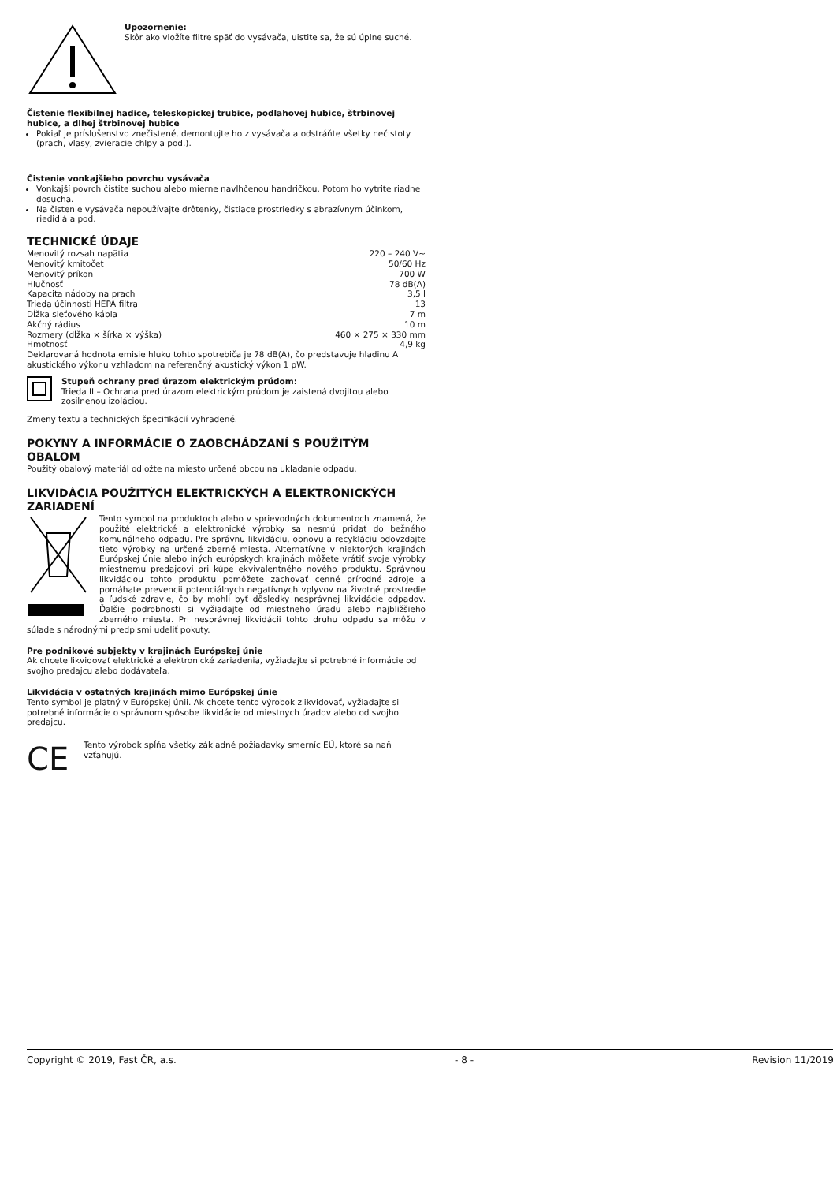Upozornenie:
Skôr ako vložíte filtre späť do vysávača, uistite sa, že sú úplne suché.
Čistenie flexibilnej hadice, teleskopickej trubice, podlahovej hubice, štrbinovej hubice, a dlhej štrbinovej hubice
Pokiaľ je príslušenstvo znečistené, demontujte ho z vysávača a odstráňte všetky nečistoty (prach, vlasy, zvieracie chlpy a pod.).
Čistenie vonkajšieho povrchu vysávača
Vonkajší povrch čistite suchou alebo mierne navlhčenou handričkou. Potom ho vytrite riadne dosucha.
Na čistenie vysávača nepoužívajte drôtenky, čistiace prostriedky s abrazívnym účinkom, riedidlá a pod.
TECHNICKÉ ÚDAJE
Menovitý rozsah napätia 220 – 240 V~
Menovitý kmitočet 50/60 Hz
Menovitý príkon 700 W
Hlučnosť 78 dB(A)
Kapacita nádoby na prach 3,5 l
Trieda účinnosti HEPA filtra 13
Dĺžka sieťového kábla 7 m
Akčný rádius 10 m
Rozmery (dĺžka × šírka × výška) 460 × 275 × 330 mm
Hmotnosť 4,9 kg
Deklarovaná hodnota emisie hluku tohto spotrebiča je 78 dB(A), čo predstavuje hladinu A akustického výkonu vzhľadom na referenčný akustický výkon 1 pW.
Stupeň ochrany pred úrazom elektrickým prúdom:
Trieda II – Ochrana pred úrazom elektrickým prúdom je zaistená dvojitou alebo zosilnenou izoláciou.
Zmeny textu a technických špecifikácií vyhradené.
POKYNY A INFORMÁCIE O ZAOBCHÁDZANÍ S POUŽITÝM OBALOM
Použitý obalový materiál odložte na miesto určené obcou na ukladanie odpadu.
LIKVIDÁCIA POUŽITÝCH ELEKTRICKÝCH A ELEKTRONICKÝCH ZARIADENÍ
Tento symbol na produktoch alebo v sprievodných dokumentoch znamená, že použité elektrické a elektronické výrobky sa nesmú pridať do bežného komunálneho odpadu. Pre správnu likvidáciu, obnovu a recykláciu odovzdajte tieto výrobky na určené zberné miesta. Alternatívne v niektorých krajinách Európskej únie alebo iných európskych krajinách môžete vrátiť svoje výrobky miestnemu predajcovi pri kúpe ekvivalentného nového produktu. Správnou likvidáciou tohto produktu pomôžete zachovať cenné prírodné zdroje a pomáhate prevencii potenciálnych negatívnych vplyvov na životné prostredie a ľudské zdravie, čo by mohli byť dôsledky nesprávnej likvidácie odpadov. Ďalšie podrobnosti si vyžiadajte od miestneho úradu alebo najbližšieho zberného miesta. Pri nesprávnej likvidácii tohto druhu odpadu sa môžu v súlade s národnými predpismi udeliť pokuty.
Pre podnikové subjekty v krajinách Európskej únie
Ak chcete likvidovať elektrické a elektronické zariadenia, vyžiadajte si potrebné informácie od svojho predajcu alebo dodávateľa.
Likvidácia v ostatných krajinách mimo Európskej únie
Tento symbol je platný v Európskej únii. Ak chcete tento výrobok zlikvidovať, vyžiadajte si potrebné informácie o správnom spôsobe likvidácie od miestnych úradov alebo od svojho predajcu.
CE
Tento výrobok spĺňa všetky základné požiadavky smerníc EÚ, ktoré sa naň vzťahujú.
Copyright © 2019, Fast ČR, a.s. - 8 - Revision 11/2019